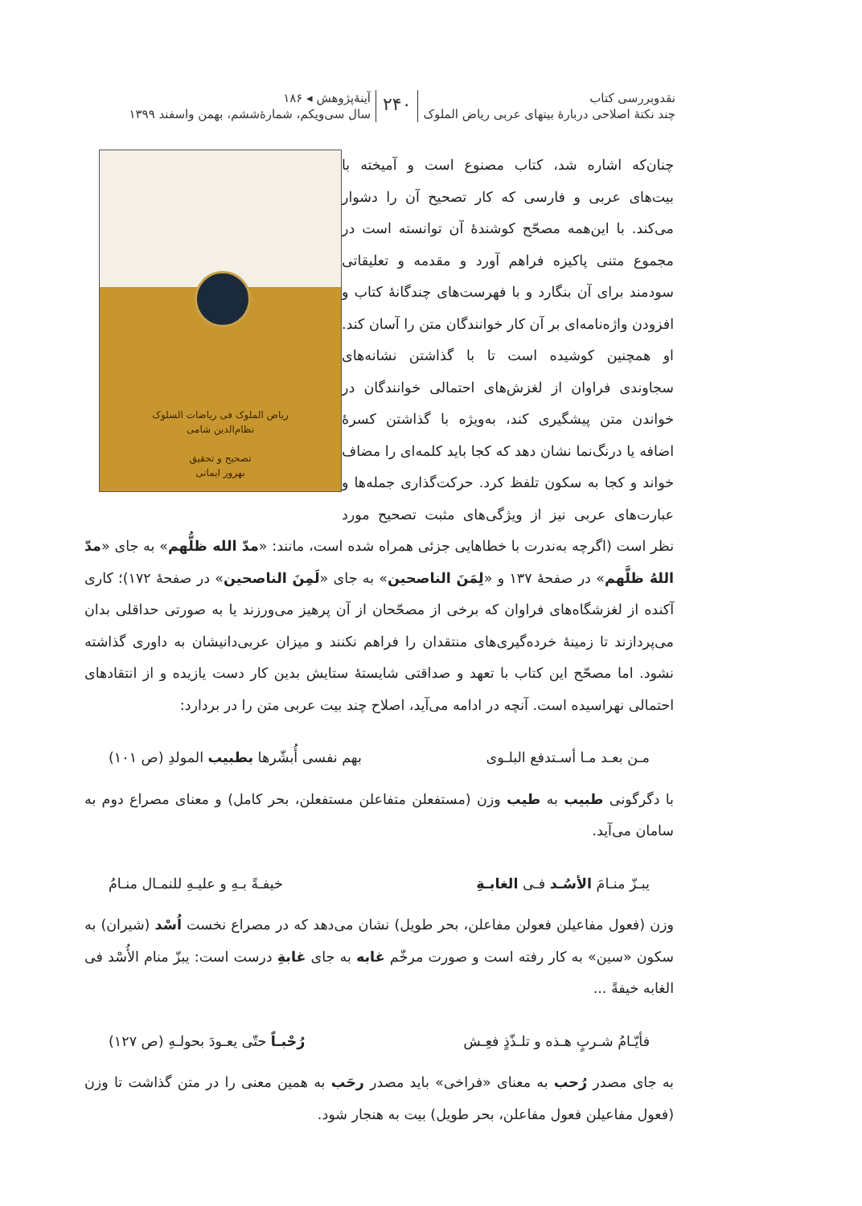نقدوبررسی کتاب
چند نکتهٔ اصلاحی دربارهٔ بیتهای عربی ریاض الملوک
۲۴۰
آینهٔ‌پژوهش ◂ ۱۸۶
سال سی‌ویکم، شمارهٔ‌ششم، بهمن واسفند ۱۳۹۹
ریاض الملوک فی ریاضات السلوک
نظام‌الدین شامی
تصحیح و تحقیق
بهروز ایمانی
چنان‌که اشاره شد، کتاب مصنوع است و آمیخته با بیت‌های عربی و فارسی که کار تصحیح آن را دشوار می‌کند. با این‌همه مصحّح کوشندهٔ آن توانسته است در مجموع متنی پاکیزه فراهم آورد و مقدمه و تعلیقاتی سودمند برای آن بنگارد و با فهرست‌های چندگانهٔ کتاب و افزودن واژه‌نامه‌ای بر آن کار خوانندگان متن را آسان کند. او همچنین کوشیده است تا با گذاشتن نشانه‌های سجاوندی فراوان از لغزش‌های احتمالی خوانندگان در خواندن متن پیشگیری کند، به‌ویژه با گذاشتن کسرهٔ اضافه یا درنگ‌نما نشان دهد که کجا باید کلمه‌ای را مضاف خواند و کجا به سکون تلفظ کرد. حرکت‌گذاری جمله‌ها و عبارت‌های عربی نیز از ویژگی‌های مثبت تصحیح مورد نظر است (اگرچه به‌ندرت با خطاهایی جزئی همراه شده است، مانند: «مدّ الله ظلُّهم» به جای «مدّ اللهُ ظلَّهم» در صفحهٔ ۱۳۷ و «لِمَنَ الناصحین» به جای «لَمِنَ الناصحین» در صفحهٔ ۱۷۲)؛ کاری آکنده از لغزشگاه‌های فراوان که برخی از مصحّحان از آن پرهیز می‌ورزند یا به صورتی حداقلی بدان می‌پردازند تا زمینهٔ خرده‌گیری‌های منتقدان را فراهم نکنند و میزان عربی‌دانیشان به داوری گذاشته نشود. اما مصحّح این کتاب با تعهد و صداقتی شایستهٔ ستایش بدین کار دست یازیده و از انتقادهای احتمالی نهراسیده است. آنچه در ادامه می‌آید، اصلاح چند بیت عربی متن را در بردارد:
مـن بعـد مـا أسـتدفع البلـوی بهم نفسی أُبشّرها بطبیب المولدِ (ص ۱۰۱)
با دگرگونی طبیب به طیب وزن (مستفعلن متفاعلن مستفعلن، بحر کامل) و معنای مصراع دوم به سامان می‌آید.
یبـزّ منـامَ الأسُـد فـی الغابـةِ خیفـةً بـهِ و علیـهِ للنمـال منـامُ
وزن (فعول مفاعیلن فعولن مفاعلن، بحر طویل) نشان می‌دهد که در مصراع نخست اُسْد (شیران) به سکون «سین» به کار رفته است و صورت مرخّم غابه به جای غابةِ درست است: یبزّ منام الأُسْد فی الغابه خیفةً ...
فأیّـامُ شـربٍ هـذه و تلـذّذٍ فعِـش رُحْبـاً حتّی یعـودَ بحولـهِ (ص ۱۲۷)
به جای مصدر رُحب به معنای «فراخی» باید مصدر رحَب به همین معنی را در متن گذاشت تا وزن (فعول مفاعیلن فعول مفاعلن، بحر طویل) بیت به هنجار شود.